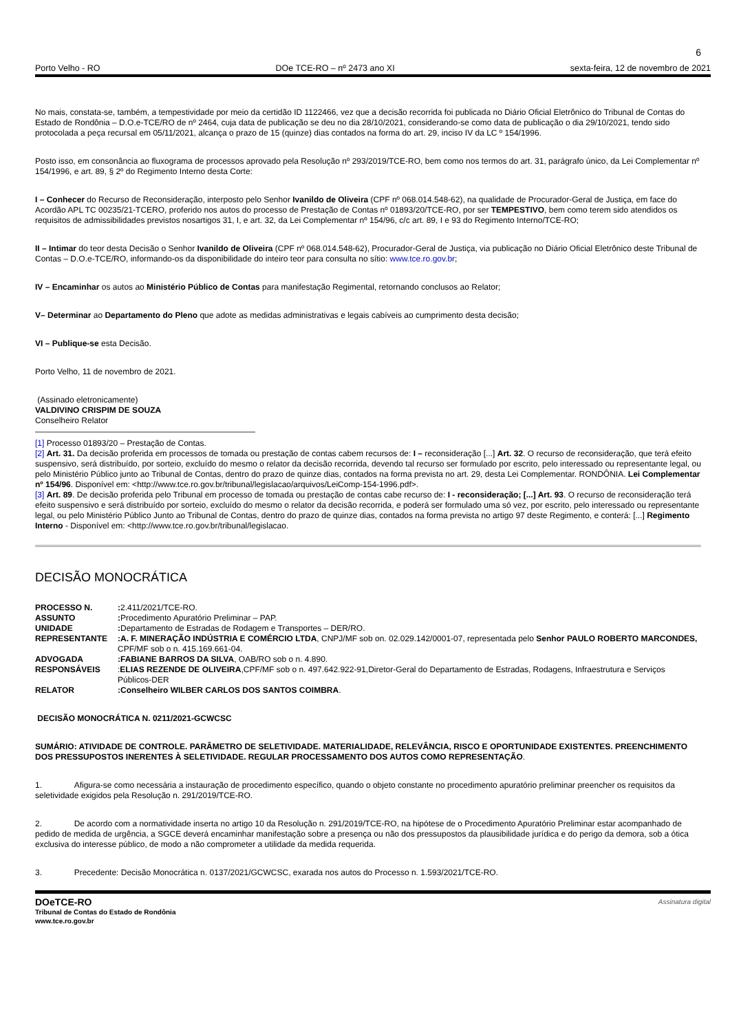6
Porto Velho - RO DOe TCE-RO – nº 2473 ano XI sexta-feira, 12 de novembro de 2021
No mais, constata-se, também, a tempestividade por meio da certidão ID 1122466, vez que a decisão recorrida foi publicada no Diário Oficial Eletrônico do Tribunal de Contas do Estado de Rondônia – D.O.e-TCE/RO de nº 2464, cuja data de publicação se deu no dia 28/10/2021, considerando-se como data de publicação o dia 29/10/2021, tendo sido protocolada a peça recursal em 05/11/2021, alcança o prazo de 15 (quinze) dias contados na forma do art. 29, inciso IV da LC º 154/1996.
Posto isso, em consonância ao fluxograma de processos aprovado pela Resolução nº 293/2019/TCE-RO, bem como nos termos do art. 31, parágrafo único, da Lei Complementar nº 154/1996, e art. 89, § 2º do Regimento Interno desta Corte:
I – Conhecer do Recurso de Reconsideração, interposto pelo Senhor Ivanildo de Oliveira (CPF nº 068.014.548-62), na qualidade de Procurador-Geral de Justiça, em face do Acordão APL TC 00235/21-TCERO, proferido nos autos do processo de Prestação de Contas nº 01893/20/TCE-RO, por ser TEMPESTIVO, bem como terem sido atendidos os requisitos de admissibilidades previstos nosartigos 31, I, e art. 32, da Lei Complementar nº 154/96, c/c art. 89, I e 93 do Regimento Interno/TCE-RO;
II – Intimar do teor desta Decisão o Senhor Ivanildo de Oliveira (CPF nº 068.014.548-62), Procurador-Geral de Justiça, via publicação no Diário Oficial Eletrônico deste Tribunal de Contas – D.O.e-TCE/RO, informando-os da disponibilidade do inteiro teor para consulta no sítio: www.tce.ro.gov.br;
IV – Encaminhar os autos ao Ministério Público de Contas para manifestação Regimental, retornando conclusos ao Relator;
V– Determinar ao Departamento do Pleno que adote as medidas administrativas e legais cabíveis ao cumprimento desta decisão;
VI – Publique-se esta Decisão.
Porto Velho, 11 de novembro de 2021.
(Assinado eletronicamente)
VALDIVINO CRISPIM DE SOUZA
Conselheiro Relator
[1] Processo 01893/20 – Prestação de Contas.
[2] Art. 31. Da decisão proferida em processos de tomada ou prestação de contas cabem recursos de: I – reconsideração [...] Art. 32. O recurso de reconsideração, que terá efeito suspensivo, será distribuído, por sorteio, excluído do mesmo o relator da decisão recorrida, devendo tal recurso ser formulado por escrito, pelo interessado ou representante legal, ou pelo Ministério Público junto ao Tribunal de Contas, dentro do prazo de quinze dias, contados na forma prevista no art. 29, desta Lei Complementar. RONDÔNIA. Lei Complementar nº 154/96. Disponível em: <http://www.tce.ro.gov.br/tribunal/legislacao/arquivos/LeiComp-154-1996.pdf>.
[3] Art. 89. De decisão proferida pelo Tribunal em processo de tomada ou prestação de contas cabe recurso de: I - reconsideração; [...] Art. 93. O recurso de reconsideração terá efeito suspensivo e será distribuído por sorteio, excluído do mesmo o relator da decisão recorrida, e poderá ser formulado uma só vez, por escrito, pelo interessado ou representante legal, ou pelo Ministério Público Junto ao Tribunal de Contas, dentro do prazo de quinze dias, contados na forma prevista no artigo 97 deste Regimento, e conterá: [...] Regimento Interno - Disponível em: <http://www.tce.ro.gov.br/tribunal/legislacao.
DECISÃO MONOCRÁTICA
| PROCESSO N. | : 2.411/2021/TCE-RO. |
| ASSUNTO | : Procedimento Apuratório Preliminar – PAP. |
| UNIDADE | : Departamento de Estradas de Rodagem e Transportes – DER/RO. |
| REPRESENTANTE | :A. F. MINERAÇÃO INDÚSTRIA E COMÉRCIO LTDA , CNPJ/MF sob on. 02.029.142/0001-07, representada pelo Senhor PAULO ROBERTO MARCONDES, CPF/MF sob o n. 415.169.661-04. |
| ADVOGADA | :FABIANE BARROS DA SILVA , OAB/RO sob o n. 4.890. |
| RESPONSÁVEIS | : ELIAS REZENDE DE OLIVEIRA ,CPF/MF sob o n. 497.642.922-91,Diretor-Geral do Departamento de Estradas, Rodagens, Infraestrutura e Serviços Públicos-DER |
| RELATOR | :Conselheiro WILBER CARLOS DOS SANTOS COIMBRA . |
DECISÃO MONOCRÁTICA N. 0211/2021-GCWCSC
SUMÁRIO: ATIVIDADE DE CONTROLE. PARÂMETRO DE SELETIVIDADE. MATERIALIDADE, RELEVÂNCIA, RISCO E OPORTUNIDADE EXISTENTES. PREENCHIMENTO DOS PRESSUPOSTOS INERENTES À SELETIVIDADE. REGULAR PROCESSAMENTO DOS AUTOS COMO REPRESENTAÇÃO.
1. Afigura-se como necessária a instauração de procedimento específico, quando o objeto constante no procedimento apuratório preliminar preencher os requisitos da seletividade exigidos pela Resolução n. 291/2019/TCE-RO.
2. De acordo com a normatividade inserta no artigo 10 da Resolução n. 291/2019/TCE-RO, na hipótese de o Procedimento Apuratório Preliminar estar acompanhado de pedido de medida de urgência, a SGCE deverá encaminhar manifestação sobre a presença ou não dos pressupostos da plausibilidade jurídica e do perigo da demora, sob a ótica exclusiva do interesse público, de modo a não comprometer a utilidade da medida requerida.
3. Precedente: Decisão Monocrática n. 0137/2021/GCWCSC, exarada nos autos do Processo n. 1.593/2021/TCE-RO.
DOeTCE-RO
Tribunal de Contas do Estado de Rondônia
www.tce.ro.gov.br
Assinatura digital